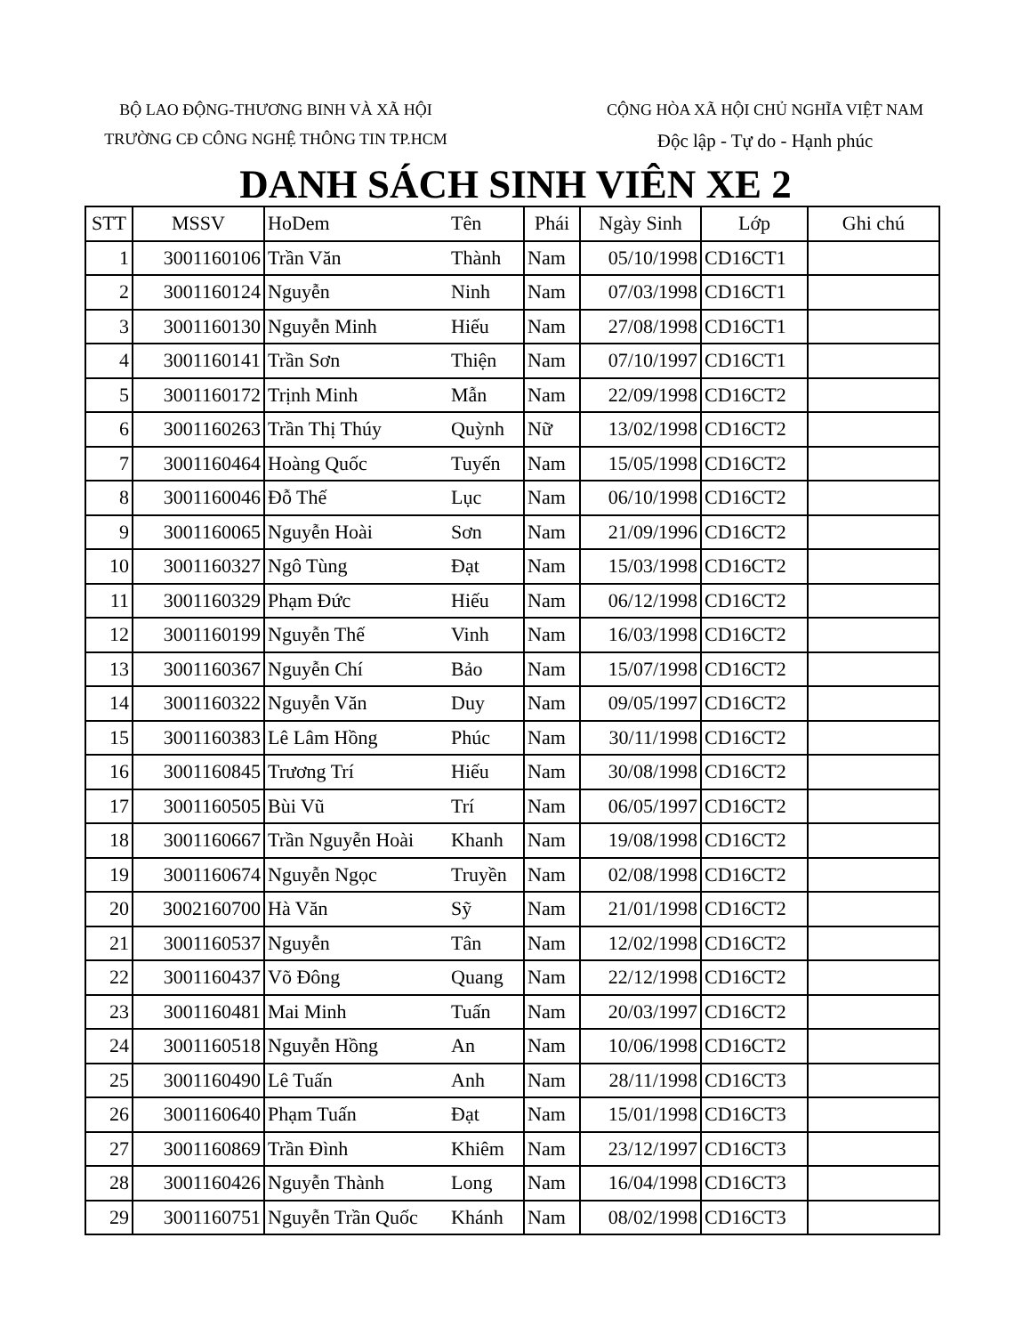BỘ LAO ĐỘNG-THƯƠNG BINH VÀ XÃ HỘI
TRƯỜNG CĐ CÔNG NGHỆ THÔNG TIN TP.HCM
CỘNG HÒA XÃ HỘI CHỦ NGHĨA VIỆT NAM
Độc lập - Tự do - Hạnh phúc
DANH SÁCH SINH VIÊN XE 2
| STT | MSSV | HoDem | Tên | Phái | Ngày Sinh | Lớp | Ghi chú |
| --- | --- | --- | --- | --- | --- | --- | --- |
| 1 | 3001160106 | Trần Văn | Thành | Nam | 05/10/1998 | CD16CT1 | |
| 2 | 3001160124 | Nguyễn | Ninh | Nam | 07/03/1998 | CD16CT1 | |
| 3 | 3001160130 | Nguyễn Minh | Hiếu | Nam | 27/08/1998 | CD16CT1 | |
| 4 | 3001160141 | Trần Sơn | Thiện | Nam | 07/10/1997 | CD16CT1 | |
| 5 | 3001160172 | Trịnh Minh | Mẫn | Nam | 22/09/1998 | CD16CT2 | |
| 6 | 3001160263 | Trần Thị Thúy | Quỳnh | Nữ | 13/02/1998 | CD16CT2 | |
| 7 | 3001160464 | Hoàng Quốc | Tuyến | Nam | 15/05/1998 | CD16CT2 | |
| 8 | 3001160046 | Đỗ Thế | Lục | Nam | 06/10/1998 | CD16CT2 | |
| 9 | 3001160065 | Nguyễn Hoài | Sơn | Nam | 21/09/1996 | CD16CT2 | |
| 10 | 3001160327 | Ngô Tùng | Đạt | Nam | 15/03/1998 | CD16CT2 | |
| 11 | 3001160329 | Phạm Đức | Hiếu | Nam | 06/12/1998 | CD16CT2 | |
| 12 | 3001160199 | Nguyễn Thế | Vinh | Nam | 16/03/1998 | CD16CT2 | |
| 13 | 3001160367 | Nguyễn Chí | Bảo | Nam | 15/07/1998 | CD16CT2 | |
| 14 | 3001160322 | Nguyễn Văn | Duy | Nam | 09/05/1997 | CD16CT2 | |
| 15 | 3001160383 | Lê Lâm Hồng | Phúc | Nam | 30/11/1998 | CD16CT2 | |
| 16 | 3001160845 | Trương Trí | Hiếu | Nam | 30/08/1998 | CD16CT2 | |
| 17 | 3001160505 | Bùi Vũ | Trí | Nam | 06/05/1997 | CD16CT2 | |
| 18 | 3001160667 | Trần Nguyễn Hoài | Khanh | Nam | 19/08/1998 | CD16CT2 | |
| 19 | 3001160674 | Nguyễn Ngọc | Truyền | Nam | 02/08/1998 | CD16CT2 | |
| 20 | 3002160700 | Hà Văn | Sỹ | Nam | 21/01/1998 | CD16CT2 | |
| 21 | 3001160537 | Nguyễn | Tân | Nam | 12/02/1998 | CD16CT2 | |
| 22 | 3001160437 | Võ Đông | Quang | Nam | 22/12/1998 | CD16CT2 | |
| 23 | 3001160481 | Mai Minh | Tuấn | Nam | 20/03/1997 | CD16CT2 | |
| 24 | 3001160518 | Nguyễn Hồng | An | Nam | 10/06/1998 | CD16CT2 | |
| 25 | 3001160490 | Lê Tuấn | Anh | Nam | 28/11/1998 | CD16CT3 | |
| 26 | 3001160640 | Phạm Tuấn | Đạt | Nam | 15/01/1998 | CD16CT3 | |
| 27 | 3001160869 | Trần Đình | Khiêm | Nam | 23/12/1997 | CD16CT3 | |
| 28 | 3001160426 | Nguyễn Thành | Long | Nam | 16/04/1998 | CD16CT3 | |
| 29 | 3001160751 | Nguyễn Trần Quốc | Khánh | Nam | 08/02/1998 | CD16CT3 | |